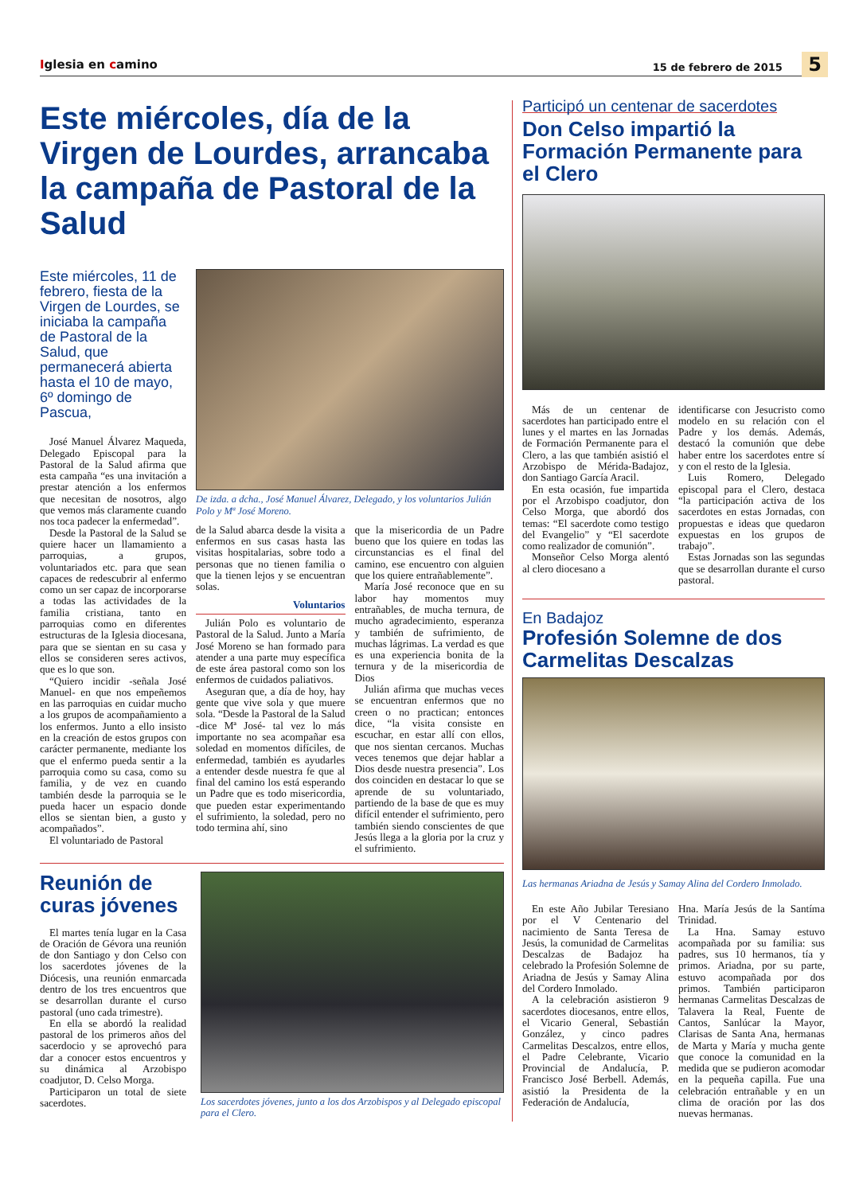Iglesia en camino 15 de febrero de 2015 5
Este miércoles, día de la Virgen de Lourdes, arrancaba la campaña de Pastoral de la Salud
Este miércoles, 11 de febrero, fiesta de la Virgen de Lourdes, se iniciaba la campaña de Pastoral de la Salud, que permanecerá abierta hasta el 10 de mayo, 6º domingo de Pascua,
José Manuel Álvarez Maqueda, Delegado Episcopal para la Pastoral de la Salud afirma que esta campaña “es una invitación a prestar atención a los enfermos que necesitan de nosotros, algo que vemos más claramente cuando nos toca padecer la enfermedad”.
Desde la Pastoral de la Salud se quiere hacer un llamamiento a parroquias, a grupos, voluntariados etc. para que sean capaces de redescubrir al enfermo como un ser capaz de incorporarse a todas las actividades de la familia cristiana, tanto en parroquias como en diferentes estructuras de la Iglesia diocesana, para que se sientan en su casa y ellos se consideren seres activos, que es lo que son.
“Quiero incidir -señala José Manuel- en que nos empeñemos en las parroquias en cuidar mucho a los grupos de acompañamiento a los enfermos. Junto a ello insisto en la creación de estos grupos con carácter permanente, mediante los que el enfermo pueda sentir a la parroquia como su casa, como su familia, y de vez en cuando también desde la parroquia se le pueda hacer un espacio donde ellos se sientan bien, a gusto y acompañados”.
El voluntariado de Pastoral
De izda. a dcha., José Manuel Álvarez, Delegado, y los voluntarios Julián Polo y Mª José Moreno.
de la Salud abarca desde la visita a enfermos en sus casas hasta las visitas hospitalarias, sobre todo a personas que no tienen familia o que la tienen lejos y se encuentran solas.
Voluntarios
Julián Polo es voluntario de Pastoral de la Salud. Junto a María José Moreno se han formado para atender a una parte muy específica de este área pastoral como son los enfermos de cuidados paliativos.
Aseguran que, a día de hoy, hay gente que vive sola y que muere sola. “Desde la Pastoral de la Salud -dice Mª José- tal vez lo más importante no sea acompañar esa soledad en momentos difíciles, de enfermedad, también es ayudarles a entender desde nuestra fe que al final del camino los está esperando un Padre que es todo misericordia, que pueden estar experimentando el sufrimiento, la soledad, pero no todo termina ahí, sino
que la misericordia de un Padre bueno que los quiere en todas las circunstancias es el final del camino, ese encuentro con alguien que los quiere entrañablemente”.
María José reconoce que en su labor hay momentos muy entrañables, de mucha ternura, de mucho agradecimiento, esperanza y también de sufrimiento, de muchas lágrimas. La verdad es que es una experiencia bonita de la ternura y de la misericordia de Dios
Julián afirma que muchas veces se encuentran enfermos que no creen o no practican; entonces dice, “la visita consiste en escuchar, en estar allí con ellos, que nos sientan cercanos. Muchas veces tenemos que dejar hablar a Dios desde nuestra presencia”. Los dos coinciden en destacar lo que se aprende de su voluntariado, partiendo de la base de que es muy difícil entender el sufrimiento, pero también siendo conscientes de que Jesús llega a la gloria por la cruz y el sufrimiento.
Reunión de curas jóvenes
El martes tenía lugar en la Casa de Oración de Gévora una reunión de don Santiago y don Celso con los sacerdotes jóvenes de la Diócesis, una reunión enmarcada dentro de los tres encuentros que se desarrollan durante el curso pastoral (uno cada trimestre).
En ella se abordó la realidad pastoral de los primeros años del sacerdocio y se aprovechó para dar a conocer estos encuentros y su dinámica al Arzobispo coadjutor, D. Celso Morga.
Participaron un total de siete sacerdotes.
Los sacerdotes jóvenes, junto a los dos Arzobispos y al Delegado episcopal para el Clero.
Participó un centenar de sacerdotes
Don Celso impartió la Formación Permanente para el Clero
Más de un centenar de sacerdotes han participado entre el lunes y el martes en las Jornadas de Formación Permanente para el Clero, a las que también asistió el Arzobispo de Mérida-Badajoz, don Santiago García Aracil.
En esta ocasión, fue impartida por el Arzobispo coadjutor, don Celso Morga, que abordó dos temas: “El sacerdote como testigo del Evangelio” y “El sacerdote como realizador de comunión”.
Monseñor Celso Morga alentó al clero diocesano a
identificarse con Jesucristo como modelo en su relación con el Padre y los demás. Además, destacó la comunión que debe haber entre los sacerdotes entre sí y con el resto de la Iglesia.
Luis Romero, Delegado episcopal para el Clero, destaca “la participación activa de los sacerdotes en estas Jornadas, con propuestas e ideas que quedaron expuestas en los grupos de trabajo”.
Estas Jornadas son las segundas que se desarrollan durante el curso pastoral.
En Badajoz
Profesión Solemne de dos Carmelitas Descalzas
Las hermanas Ariadna de Jesús y Samay Alina del Cordero Inmolado.
En este Año Jubilar Teresiano por el V Centenario del nacimiento de Santa Teresa de Jesús, la comunidad de Carmelitas Descalzas de Badajoz ha celebrado la Profesión Solemne de Ariadna de Jesús y Samay Alina del Cordero Inmolado.
A la celebración asistieron 9 sacerdotes diocesanos, entre ellos, el Vicario General, Sebastián González, y cinco padres Carmelitas Descalzos, entre ellos, el Padre Celebrante, Vicario Provincial de Andalucía, P. Francisco José Berbell. Además, asistió la Presidenta de la Federación de Andalucía,
Hna. María Jesús de la Santíma Trinidad.
La Hna. Samay estuvo acompañada por su familia: sus padres, sus 10 hermanos, tía y primos. Ariadna, por su parte, estuvo acompañada por dos primos. También participaron hermanas Carmelitas Descalzas de Talavera la Real, Fuente de Cantos, Sanlúcar la Mayor, Clarisas de Santa Ana, hermanas de Marta y María y mucha gente que conoce la comunidad en la medida que se pudieron acomodar en la pequeña capilla. Fue una celebración entrañable y en un clima de oración por las dos nuevas hermanas.